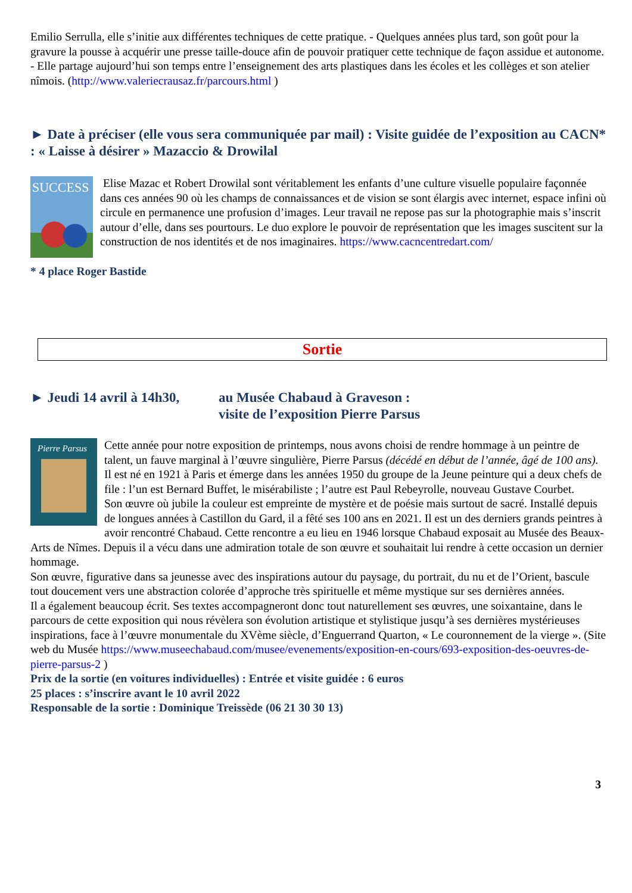Emilio Serrulla, elle s’initie aux différentes techniques de cette pratique. - Quelques années plus tard, son goût pour la gravure la pousse à acquérir une presse taille-douce afin de pouvoir pratiquer cette technique de façon assidue et autonome. - Elle partage aujourd’hui son temps entre l’enseignement des arts plastiques dans les écoles et les collèges et son atelier nîmois. (http://www.valeriecrausaz.fr/parcours.html )
► Date à préciser (elle vous sera communiquée par mail) : Visite guidée de l’exposition au CACN* : « Laisse à désirer » Mazaccio & Drowilal
SUCCESS
Elise Mazac et Robert Drowilal sont véritablement les enfants d’une culture visuelle populaire façonnée dans ces années 90 où les champs de connaissances et de vision se sont élargis avec internet, espace infini où circule en permanence une profusion d’images. Leur travail ne repose pas sur la photographie mais s’inscrit autour d’elle, dans ses pourtours. Le duo explore le pouvoir de représentation que les images suscitent sur la construction de nos identités et de nos imaginaires. https://www.cacncentredart.com/
* 4 place Roger Bastide
Sortie
► Jeudi 14 avril à 14h30,
au Musée Chabaud à Graveson :
visite de l’exposition Pierre Parsus
Pierre Parsus
Cette année pour notre exposition de printemps, nous avons choisi de rendre hommage à un peintre de talent, un fauve marginal à l’œuvre singulière, Pierre Parsus (décédé en début de l’année, âgé de 100 ans).
Il est né en 1921 à Paris et émerge dans les années 1950 du groupe de la Jeune peinture qui a deux chefs de file : l’un est Bernard Buffet, le misérabiliste ; l’autre est Paul Rebeyrolle, nouveau Gustave Courbet.
Son œuvre où jubile la couleur est empreinte de mystère et de poésie mais surtout de sacré. Installé depuis de longues années à Castillon du Gard, il a fêté ses 100 ans en 2021. Il est un des derniers grands peintres à avoir rencontré Chabaud. Cette rencontre a eu lieu en 1946 lorsque Chabaud exposait au Musée des Beaux-Arts de Nîmes. Depuis il a vécu dans une admiration totale de son œuvre et souhaitait lui rendre à cette occasion un dernier hommage.
Son œuvre, figurative dans sa jeunesse avec des inspirations autour du paysage, du portrait, du nu et de l’Orient, bascule tout doucement vers une abstraction colorée d’approche très spirituelle et même mystique sur ses dernières années.
Il a également beaucoup écrit. Ses textes accompagneront donc tout naturellement ses œuvres, une soixantaine, dans le parcours de cette exposition qui nous révèlera son évolution artistique et stylistique jusqu’à ses dernières mystérieuses inspirations, face à l’œuvre monumentale du XVème siècle, d’Enguerrand Quarton, « Le couronnement de la vierge ». (Site web du Musée https://www.museechabaud.com/musee/evenements/exposition-en-cours/693-exposition-des-oeuvres-de-pierre-parsus-2 )
Prix de la sortie (en voitures individuelles) : Entrée et visite guidée : 6 euros
25 places : s’inscrire avant le 10 avril 2022
Responsable de la sortie : Dominique Treissède (06 21 30 30 13)
3